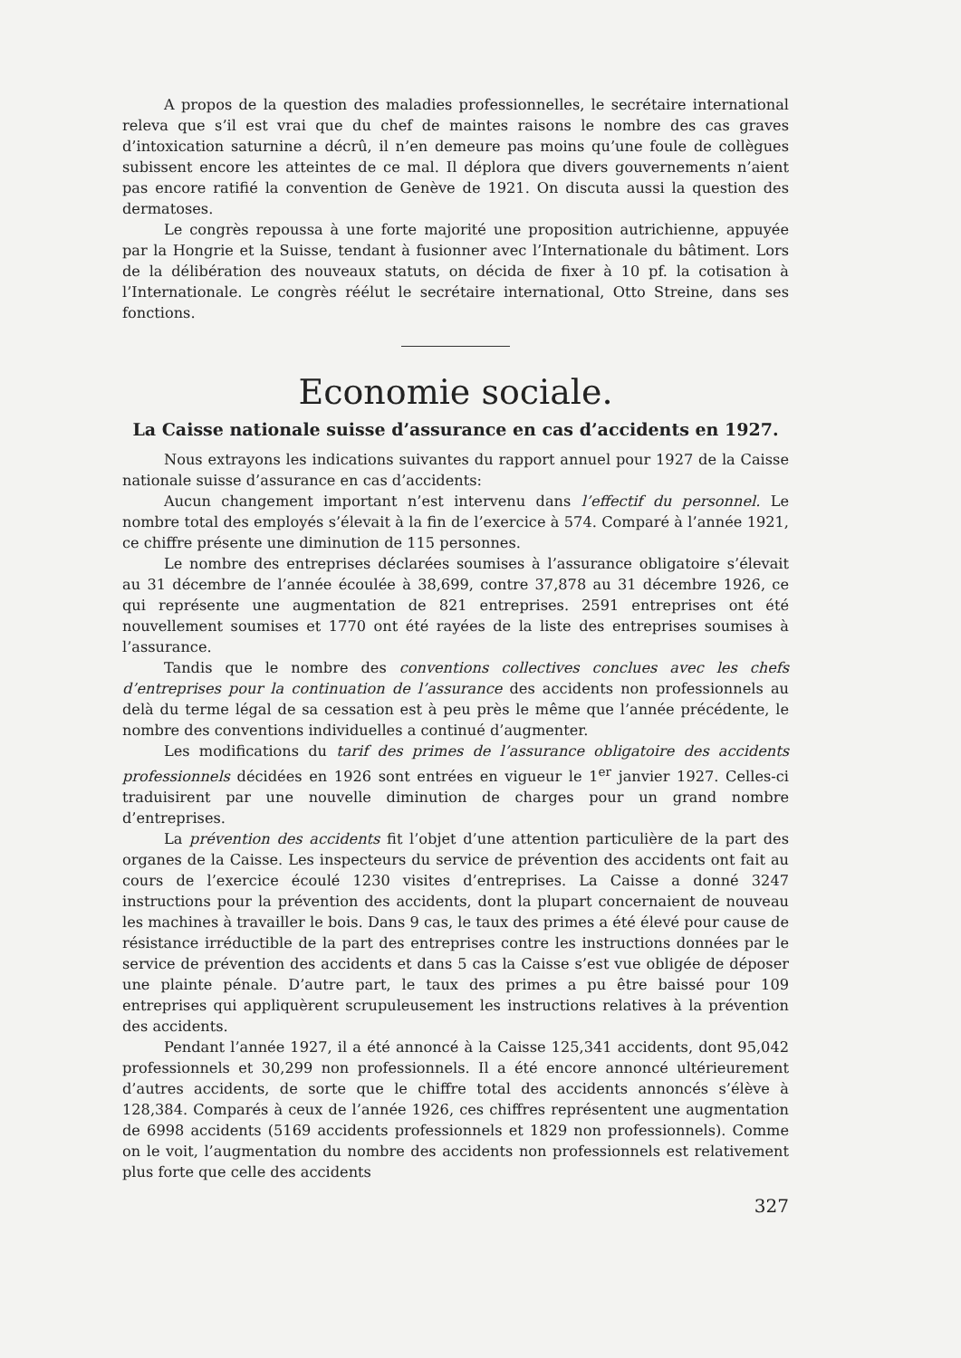A propos de la question des maladies professionnelles, le secrétaire international releva que s’il est vrai que du chef de maintes raisons le nombre des cas graves d’intoxication saturnine a décrû, il n’en demeure pas moins qu’une foule de collègues subissent encore les atteintes de ce mal. Il déplora que divers gouvernements n’aient pas encore ratifié la convention de Genève de 1921. On discuta aussi la question des dermatoses.
Le congrès repoussa à une forte majorité une proposition autrichienne, appuyée par la Hongrie et la Suisse, tendant à fusionner avec l’Internationale du bâtiment. Lors de la délibération des nouveaux statuts, on décida de fixer à 10 pf. la cotisation à l’Internationale. Le congrès réélut le secrétaire international, Otto Streine, dans ses fonctions.
Economie sociale.
La Caisse nationale suisse d’assurance en cas d’accidents en 1927.
Nous extrayons les indications suivantes du rapport annuel pour 1927 de la Caisse nationale suisse d’assurance en cas d’accidents:
Aucun changement important n’est intervenu dans l’effectif du personnel. Le nombre total des employés s’élevait à la fin de l’exercice à 574. Comparé à l’année 1921, ce chiffre présente une diminution de 115 personnes.
Le nombre des entreprises déclarées soumises à l’assurance obligatoire s’élevait au 31 décembre de l’année écoulée à 38,699, contre 37,878 au 31 décembre 1926, ce qui représente une augmentation de 821 entreprises. 2591 entreprises ont été nouvellement soumises et 1770 ont été rayées de la liste des entreprises soumises à l’assurance.
Tandis que le nombre des conventions collectives conclues avec les chefs d’entreprises pour la continuation de l’assurance des accidents non professionnels au delà du terme légal de sa cessation est à peu près le même que l’année précédente, le nombre des conventions individuelles a continué d’augmenter.
Les modifications du tarif des primes de l’assurance obligatoire des accidents professionnels décidées en 1926 sont entrées en vigueur le 1<sup>er</sup> janvier 1927. Celles-ci traduisirent par une nouvelle diminution de charges pour un grand nombre d’entreprises.
La prévention des accidents fit l’objet d’une attention particulière de la part des organes de la Caisse. Les inspecteurs du service de prévention des accidents ont fait au cours de l’exercice écoulé 1230 visites d’entreprises. La Caisse a donné 3247 instructions pour la prévention des accidents, dont la plupart concernaient de nouveau les machines à travailler le bois. Dans 9 cas, le taux des primes a été élevé pour cause de résistance irréductible de la part des entreprises contre les instructions données par le service de prévention des accidents et dans 5 cas la Caisse s’est vue obligée de déposer une plainte pénale. D’autre part, le taux des primes a pu être baissé pour 109 entreprises qui appliquèrent scrupuleusement les instructions relatives à la prévention des accidents.
Pendant l’année 1927, il a été annoncé à la Caisse 125,341 accidents, dont 95,042 professionnels et 30,299 non professionnels. Il a été encore annoncé ultérieurement d’autres accidents, de sorte que le chiffre total des accidents annoncés s’élève à 128,384. Comparés à ceux de l’année 1926, ces chiffres représentent une augmentation de 6998 accidents (5169 accidents professionnels et 1829 non professionnels). Comme on le voit, l’augmentation du nombre des accidents non professionnels est relativement plus forte que celle des accidents
327